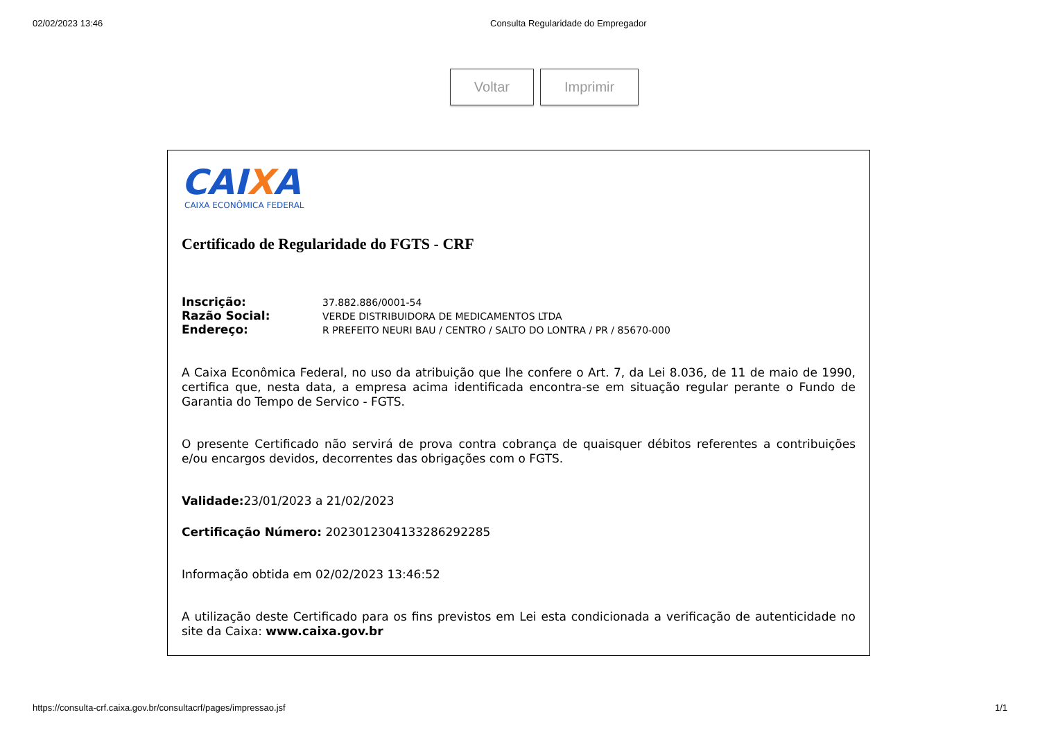02/02/2023 13:46 Consulta Regularidade do Empregador
Voltar Imprimir
CAIXA
CAIXA ECONÔMICA FEDERAL
Certificado de Regularidade do FGTS - CRF
| Inscrição: | 37.882.886/0001-54 |
| Razão Social: | VERDE DISTRIBUIDORA DE MEDICAMENTOS LTDA |
| Endereço: | R PREFEITO NEURI BAU / CENTRO / SALTO DO LONTRA / PR / 85670-000 |
A Caixa Econômica Federal, no uso da atribuição que lhe confere o Art. 7, da Lei 8.036, de 11 de maio de 1990, certifica que, nesta data, a empresa acima identificada encontra-se em situação regular perante o Fundo de Garantia do Tempo de Servico - FGTS.
O presente Certificado não servirá de prova contra cobrança de quaisquer débitos referentes a contribuições e/ou encargos devidos, decorrentes das obrigações com o FGTS.
Validade: 23/01/2023 a 21/02/2023
Certificação Número: 2023012304133286292285
Informação obtida em 02/02/2023 13:46:52
A utilização deste Certificado para os fins previstos em Lei esta condicionada a verificação de autenticidade no site da Caixa: www.caixa.gov.br
https://consulta-crf.caixa.gov.br/consultacrf/pages/impressao.jsf 1/1